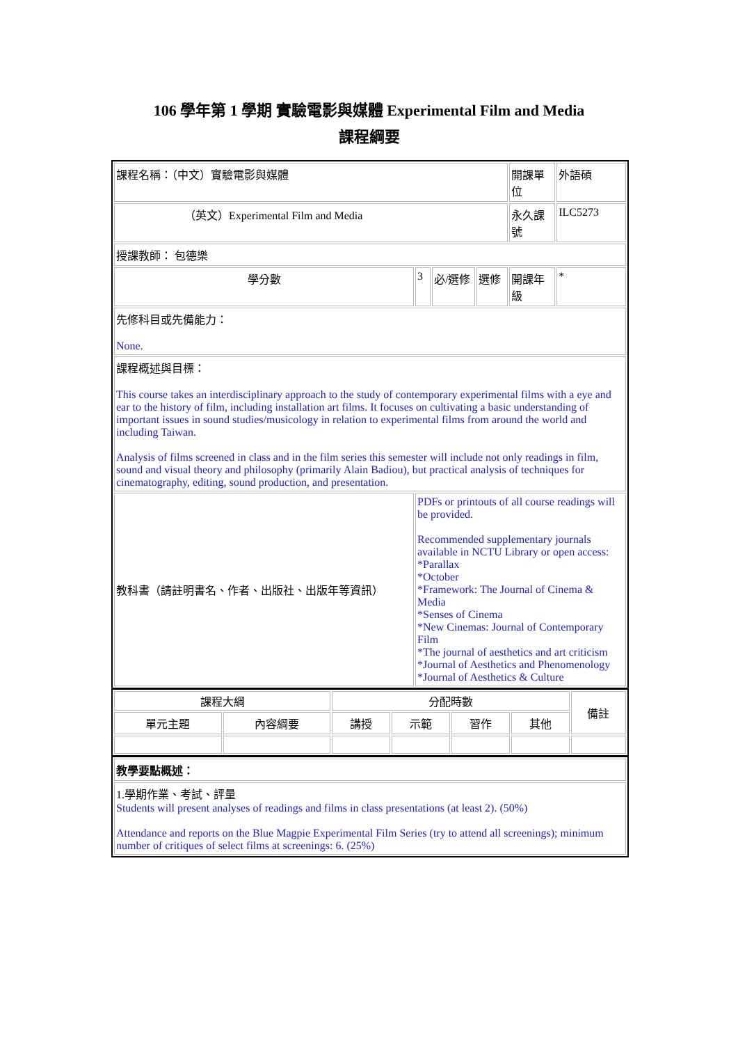106 學年第 1 學期 實驗電影與媒體 Experimental Film and Media
課程綱要
| 課程名稱：（中文）實驗電影與媒體 | | | | 開課單位 | 外語碩 |
| （英文）Experimental Film and Media | | | | 永久課號 | ILC5273 |
| 授課教師： 包德樂 | | | | | |
| 學分數 | 3 | 必/選修 | 選修 | 開課年級 | * |
| 先修科目或先備能力： None. | | | | | |
| 課程概述與目標： This course takes an interdisciplinary approach to the study of contemporary experimental films with a eye and ear to the history of film, including installation art films. It focuses on cultivating a basic understanding of important issues in sound studies/musicology in relation to experimental films from around the world and including Taiwan. Analysis of films screened in class and in the film series this semester will include not only readings in film, sound and visual theory and philosophy (primarily Alain Badiou), but practical analysis of techniques for cinematography, editing, sound production, and presentation. | | | | | |
| 教科書（請註明書名、作者、出版社、出版年等資訊） | PDFs or printouts of all course readings will be provided. Recommended supplementary journals available in NCTU Library or open access: *Parallax *October *Framework: The Journal of Cinema & Media *Senses of Cinema *New Cinemas: Journal of Contemporary Film *The journal of aesthetics and art criticism *Journal of Aesthetics and Phenomenology *Journal of Aesthetics & Culture | | | | |
| 課程大綱 | | 分配時數 | | | | 備註 |
| --- | --- | --- | --- | --- | --- | --- |
| 單元主題 | 內容綱要 | 講授 | 示範 | 習作 | 其他 | |
| 教學要點概述： |
| 1.學期作業、考試、評量 Students will present analyses of readings and films in class presentations (at least 2). (50%) Attendance and reports on the Blue Magpie Experimental Film Series (try to attend all screenings); minimum number of critiques of select films at screenings: 6. (25%) |